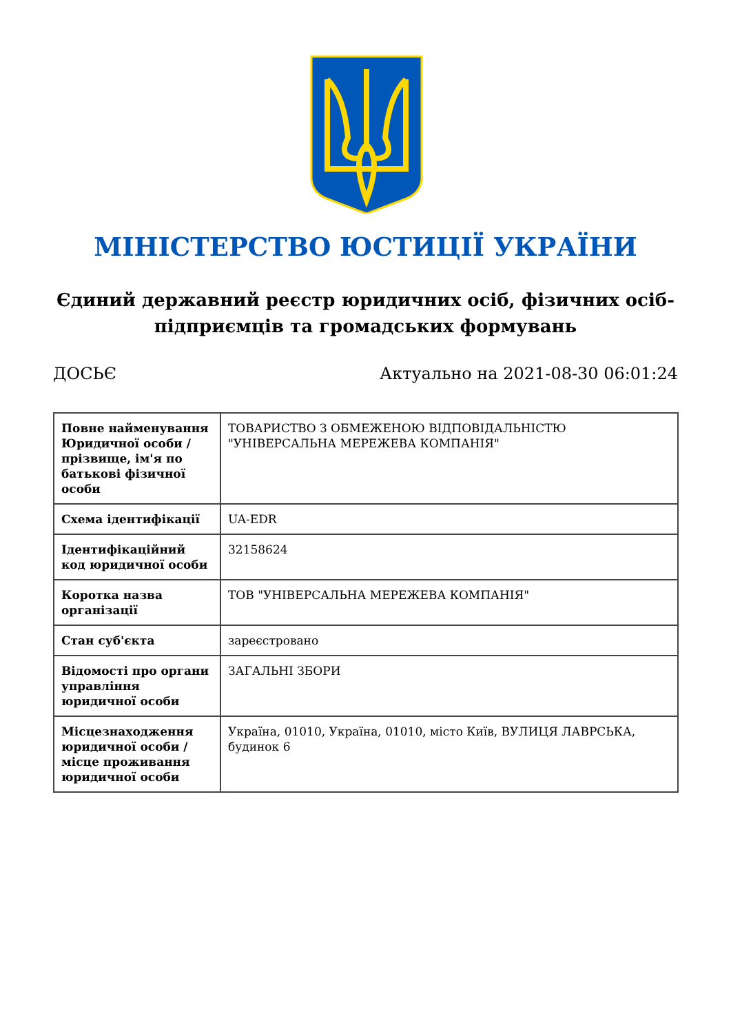МІНІСТЕРСТВО ЮСТИЦІЇ УКРАЇНИ
Єдиний державний реєстр юридичних осіб, фізичних осіб-підприємців та громадських формувань
ДОСЬЄ Актуально на 2021-08-30 06:01:24
| Повне найменування Юридичної особи / прізвище, ім'я по батькові фізичної особи | ТОВАРИСТВО З ОБМЕЖЕНОЮ ВІДПОВІДАЛЬНІСТЮ "УНІВЕРСАЛЬНА МЕРЕЖЕВА КОМПАНІЯ" |
| Схема ідентифікації | UA-EDR |
| Ідентифікаційний код юридичної особи | 32158624 |
| Коротка назва організації | ТОВ "УНІВЕРСАЛЬНА МЕРЕЖЕВА КОМПАНІЯ" |
| Стан суб'єкта | зареєстровано |
| Відомості про органи управління юридичної особи | ЗАГАЛЬНІ ЗБОРИ |
| Місцезнаходження юридичної особи / місце проживання юридичної особи | Україна, 01010, Україна, 01010, місто Київ, ВУЛИЦЯ ЛАВРСЬКА, будинок 6 |